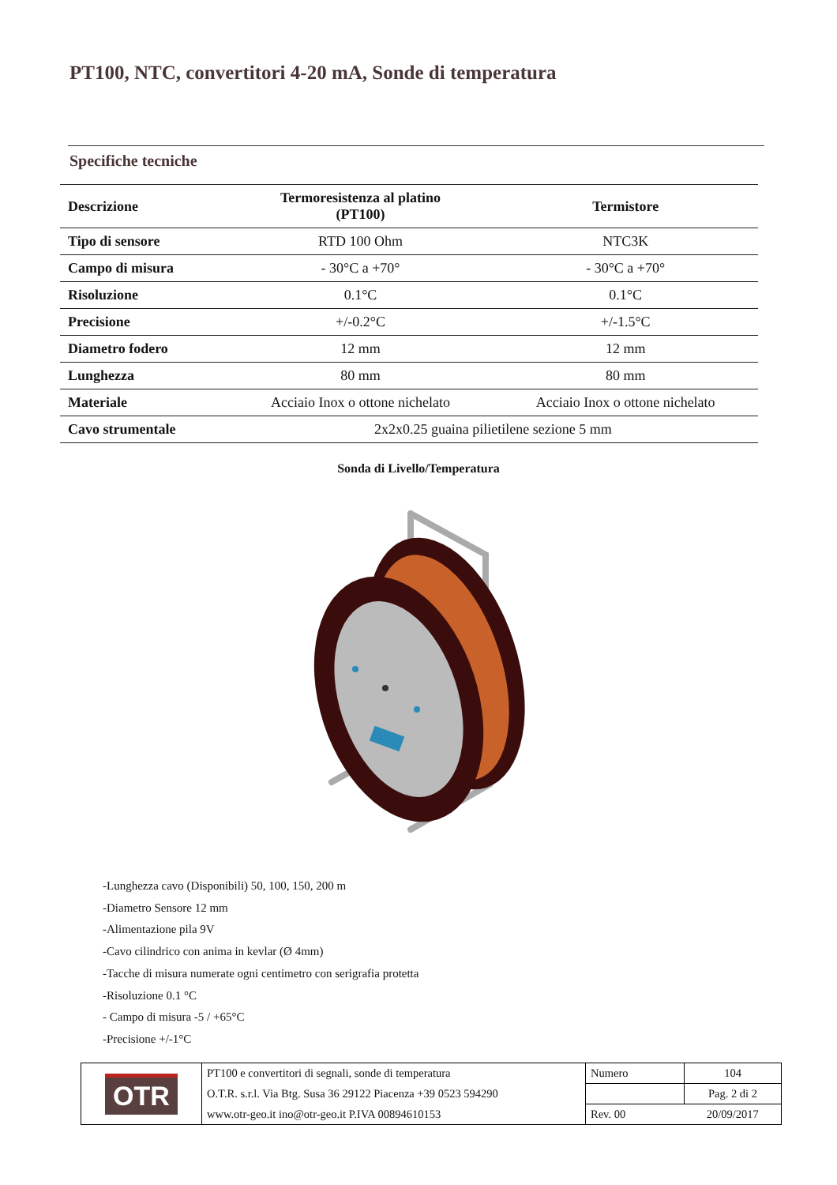PT100, NTC, convertitori 4-20 mA, Sonde di temperatura
Specifiche tecniche
| Descrizione | Termoresistenza al platino (PT100) | Termistore |
| --- | --- | --- |
| Tipo di sensore | RTD 100 Ohm | NTC3K |
| Campo di misura | - 30°C a +70° | - 30°C a +70° |
| Risoluzione | 0.1°C | 0.1°C |
| Precisione | +/-0.2°C | +/-1.5°C |
| Diametro fodero | 12 mm | 12 mm |
| Lunghezza | 80 mm | 80 mm |
| Materiale | Acciaio Inox o ottone nichelato | Acciaio Inox o ottone nichelato |
| Cavo strumentale | 2x2x0.25 guaina pilietilene sezione 5 mm | |
Sonda di Livello/Temperatura
-Lunghezza cavo (Disponibili) 50, 100, 150, 200 m
-Diametro Sensore 12 mm
-Alimentazione pila 9V
-Cavo cilindrico con anima in kevlar (Ø 4mm)
-Tacche di misura numerate ogni centimetro con serigrafia protetta
-Risoluzione 0.1 °C
- Campo di misura -5 / +65°C
-Precisione +/-1°C
| OTR | PT100 e convertitori di segnali, sonde di temperatura | Numero | 104 |
| | O.T.R. s.r.l. Via Btg. Susa 36 29122 Piacenza +39 0523 594290 | | Pag. 2 di 2 |
| | www.otr-geo.it ino@otr-geo.it P.IVA 00894610153 | Rev. 00 | 20/09/2017 |